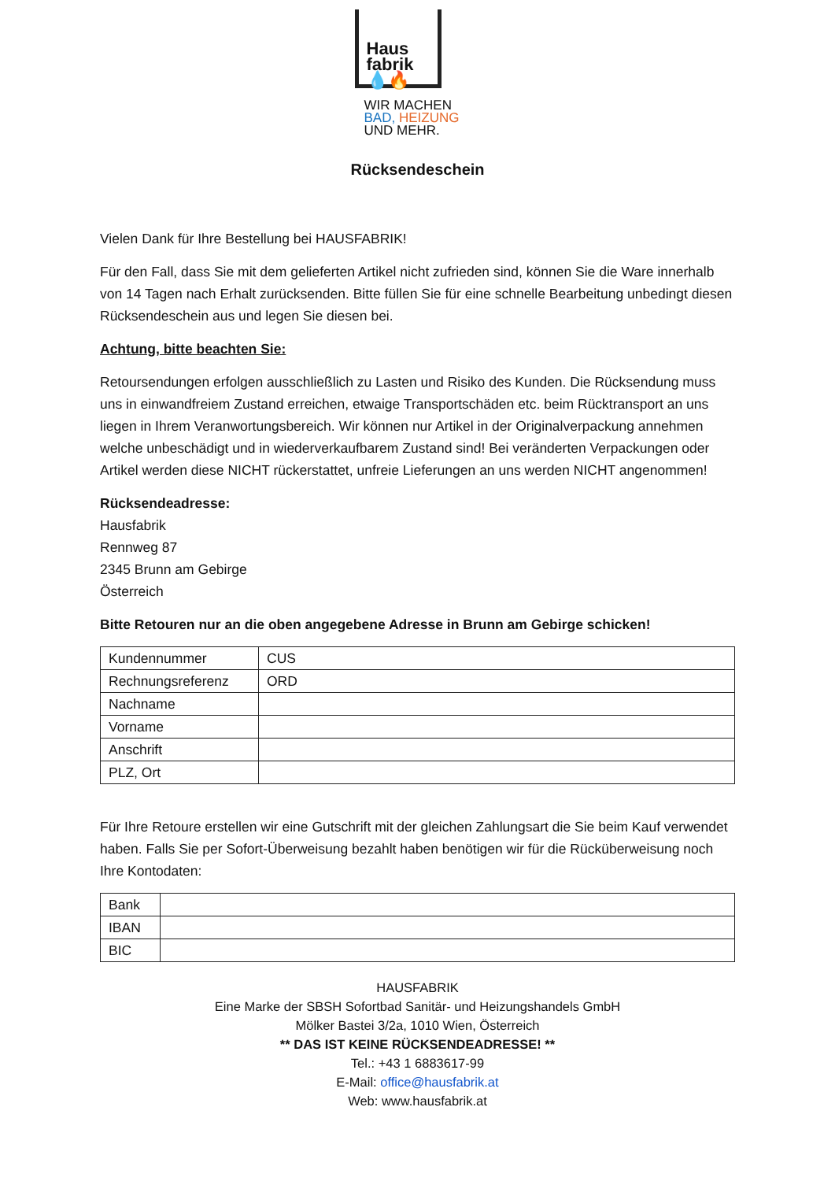Haus
fabrik 💧🔥
WIR MACHEN
BAD, HEIZUNG
UND MEHR.
Rücksendeschein
Vielen Dank für Ihre Bestellung bei HAUSFABRIK!
Für den Fall, dass Sie mit dem gelieferten Artikel nicht zufrieden sind, können Sie die Ware innerhalb von 14 Tagen nach Erhalt zurücksenden. Bitte füllen Sie für eine schnelle Bearbeitung unbedingt diesen Rücksendeschein aus und legen Sie diesen bei.
Achtung, bitte beachten Sie:
Retoursendungen erfolgen ausschließlich zu Lasten und Risiko des Kunden. Die Rücksendung muss uns in einwandfreiem Zustand erreichen, etwaige Transportschäden etc. beim Rücktransport an uns liegen in Ihrem Veranwortungsbereich. Wir können nur Artikel in der Originalverpackung annehmen welche unbeschädigt und in wiederverkaufbarem Zustand sind! Bei veränderten Verpackungen oder Artikel werden diese NICHT rückerstattet, unfreie Lieferungen an uns werden NICHT angenommen!
Rücksendeadresse:
Hausfabrik
Rennweg 87
2345 Brunn am Gebirge
Österreich
Bitte Retouren nur an die oben angegebene Adresse in Brunn am Gebirge schicken!
| Kundennummer | CUS |
| Rechnungsreferenz | ORD |
| Nachname | |
| Vorname | |
| Anschrift | |
| PLZ, Ort | |
Für Ihre Retoure erstellen wir eine Gutschrift mit der gleichen Zahlungsart die Sie beim Kauf verwendet haben. Falls Sie per Sofort-Überweisung bezahlt haben benötigen wir für die Rücküberweisung noch Ihre Kontodaten:
| Bank | |
| IBAN | |
| BIC | |
HAUSFABRIK
Eine Marke der SBSH Sofortbad Sanitär- und Heizungshandels GmbH
Mölker Bastei 3/2a, 1010 Wien, Österreich
** DAS IST KEINE RÜCKSENDEADRESSE! **
Tel.: +43 1 6883617-99
E-Mail: office@hausfabrik.at
Web: www.hausfabrik.at